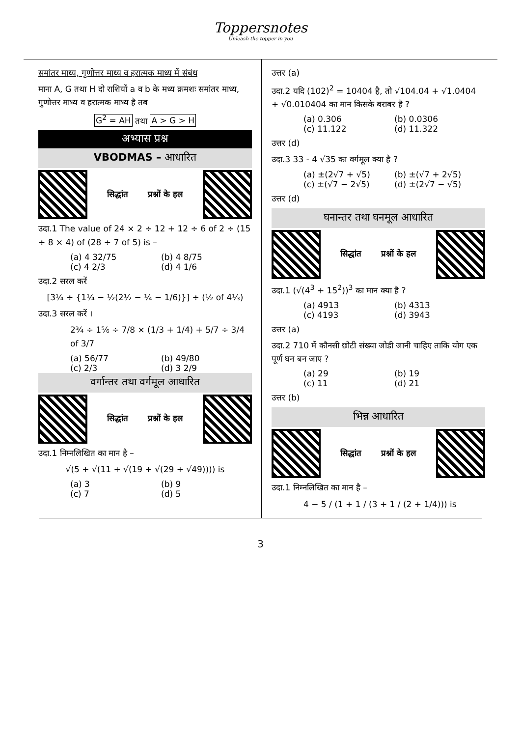Toppersnotes
Unleash the topper in you
समांतर माध्य, गुणोत्तर माध्य व हरात्मक माध्य में संबंध
माना A, G तथा H दो राशियों a व b के मध्य क्रमशः समांतर माध्य, गुणोत्तर माध्य व हरात्मक माध्य है तब
G<sup>2</sup> = AH तथा A > G > H
अभ्यास प्रश्न
VBODMAS – आधारित
सिद्धांत प्रश्नों के हल
उदा.1 The value of 24 × 2 ÷ 12 + 12 ÷ 6 of 2 ÷ (15 ÷ 8 × 4) of (28 ÷ 7 of 5) is –
(a) 4 32/75 (b) 4 8/75
(c) 4 2/3 (d) 4 1/6
उदा.2 सरल करें
[3¼ ÷ {1¼ − ½(2½ − ¼ − 1/6)}] ÷ (½ of 4⅓)
उदा.3 सरल करें ।
2¾ ÷ 1⅚ ÷ 7/8 × (1/3 + 1/4) + 5/7 ÷ 3/4 of 3/7
(a) 56/77 (b) 49/80
(c) 2/3 (d) 3 2/9
वर्गान्तर तथा वर्गमूल आधारित
सिद्धांत प्रश्नों के हल
उदा.1 निम्नलिखित का मान है –
√(5 + √(11 + √(19 + √(29 + √49)))) is
(a) 3 (b) 9
(c) 7 (d) 5
उत्तर (a)
उदा.2 यदि (102)<sup>2</sup> = 10404 है, तो √104.04 + √1.0404 + √0.010404 का मान किसके बराबर है ?
(a) 0.306 (b) 0.0306
(c) 11.122 (d) 11.322
उत्तर (d)
उदा.3 33 - 4 √35 का वर्गमूल क्या है ?
(a) ±(2√7 + √5) (b) ±(√7 + 2√5)
(c) ±(√7 − 2√5) (d) ±(2√7 − √5)
उत्तर (d)
घनान्तर तथा घनमूल आधारित
सिद्धांत प्रश्नों के हल
उदा.1 (√(4<sup>3</sup> + 15<sup>2</sup>))<sup>3</sup> का मान क्या है ?
(a) 4913 (b) 4313
(c) 4193 (d) 3943
उत्तर (a)
उदा.2 710 में कौनसी छोटी संख्या जोडी जानी चाहिए ताकि योग एक पूर्ण घन बन जाए ?
(a) 29 (b) 19
(c) 11 (d) 21
उत्तर (b)
भिन्न आधारित
सिद्धांत प्रश्नों के हल
उदा.1 निम्नलिखित का मान है –
4 − 5 / (1 + 1 / (3 + 1 / (2 + 1/4))) is
3